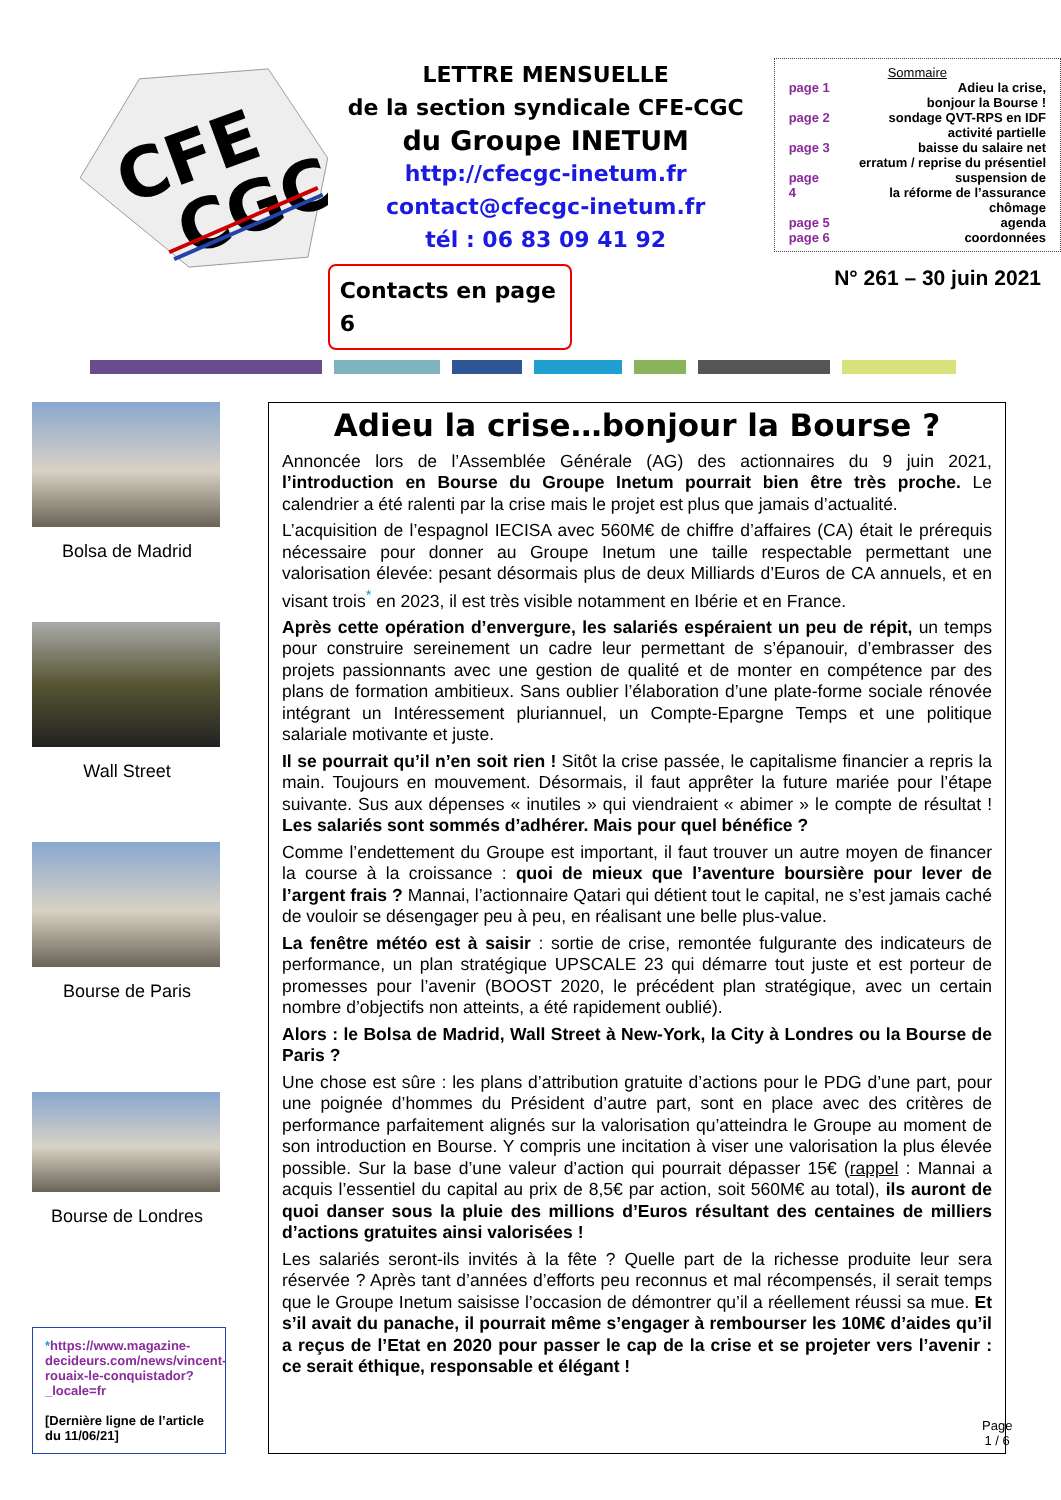CFE
CGC
LETTRE MENSUELLE
de la section syndicale CFE-CGC
du Groupe INETUM
http://cfecgc-inetum.fr
contact@cfecgc-inetum.fr
tél : 06 83 09 41 92
Contacts en page 6
Sommaire
page 1 Adieu la crise,
bonjour la Bourse !
page 2 sondage QVT-RPS en IDF
activité partielle
page 3 baisse du salaire net
erratum / reprise du présentiel
page 4 suspension de
la réforme de l’assurance chômage
page 5 agenda
page 6 coordonnées
N° 261 – 30 juin 2021
Bolsa de Madrid
Wall Street
Bourse de Paris
Bourse de Londres
*https://www.magazine-decideurs.com/news/vincent-rouaix-le-conquistador?_locale=fr
[Dernière ligne de l’article du 11/06/21]
Adieu la crise…bonjour la Bourse ?
Annoncée lors de l’Assemblée Générale (AG) des actionnaires du 9 juin 2021, l’introduction en Bourse du Groupe Inetum pourrait bien être très proche. Le calendrier a été ralenti par la crise mais le projet est plus que jamais d’actualité.
L’acquisition de l’espagnol IECISA avec 560M€ de chiffre d’affaires (CA) était le prérequis nécessaire pour donner au Groupe Inetum une taille respectable permettant une valorisation élevée: pesant désormais plus de deux Milliards d’Euros de CA annuels, et en visant trois<sup>*</sup> en 2023, il est très visible notamment en Ibérie et en France.
Après cette opération d’envergure, les salariés espéraient un peu de répit, un temps pour construire sereinement un cadre leur permettant de s’épanouir, d’embrasser des projets passionnants avec une gestion de qualité et de monter en compétence par des plans de formation ambitieux. Sans oublier l’élaboration d’une plate-forme sociale rénovée intégrant un Intéressement pluriannuel, un Compte-Epargne Temps et une politique salariale motivante et juste.
Il se pourrait qu’il n’en soit rien ! Sitôt la crise passée, le capitalisme financier a repris la main. Toujours en mouvement. Désormais, il faut apprêter la future mariée pour l’étape suivante. Sus aux dépenses « inutiles » qui viendraient « abimer » le compte de résultat ! Les salariés sont sommés d’adhérer. Mais pour quel bénéfice ?
Comme l’endettement du Groupe est important, il faut trouver un autre moyen de financer la course à la croissance : quoi de mieux que l’aventure boursière pour lever de l’argent frais ? Mannai, l’actionnaire Qatari qui détient tout le capital, ne s’est jamais caché de vouloir se désengager peu à peu, en réalisant une belle plus-value.
La fenêtre météo est à saisir : sortie de crise, remontée fulgurante des indicateurs de performance, un plan stratégique UPSCALE 23 qui démarre tout juste et est porteur de promesses pour l’avenir (BOOST 2020, le précédent plan stratégique, avec un certain nombre d’objectifs non atteints, a été rapidement oublié).
Alors : le Bolsa de Madrid, Wall Street à New-York, la City à Londres ou la Bourse de Paris ?
Une chose est sûre : les plans d’attribution gratuite d’actions pour le PDG d’une part, pour une poignée d’hommes du Président d’autre part, sont en place avec des critères de performance parfaitement alignés sur la valorisation qu’atteindra le Groupe au moment de son introduction en Bourse. Y compris une incitation à viser une valorisation la plus élevée possible. Sur la base d’une valeur d’action qui pourrait dépasser 15€ (rappel : Mannai a acquis l’essentiel du capital au prix de 8,5€ par action, soit 560M€ au total), ils auront de quoi danser sous la pluie des millions d’Euros résultant des centaines de milliers d’actions gratuites ainsi valorisées !
Les salariés seront-ils invités à la fête ? Quelle part de la richesse produite leur sera réservée ? Après tant d’années d’efforts peu reconnus et mal récompensés, il serait temps que le Groupe Inetum saisisse l’occasion de démontrer qu’il a réellement réussi sa mue. Et s’il avait du panache, il pourrait même s’engager à rembourser les 10M€ d’aides qu’il a reçus de l’Etat en 2020 pour passer le cap de la crise et se projeter vers l’avenir : ce serait éthique, responsable et élégant !
Page
1 / 6